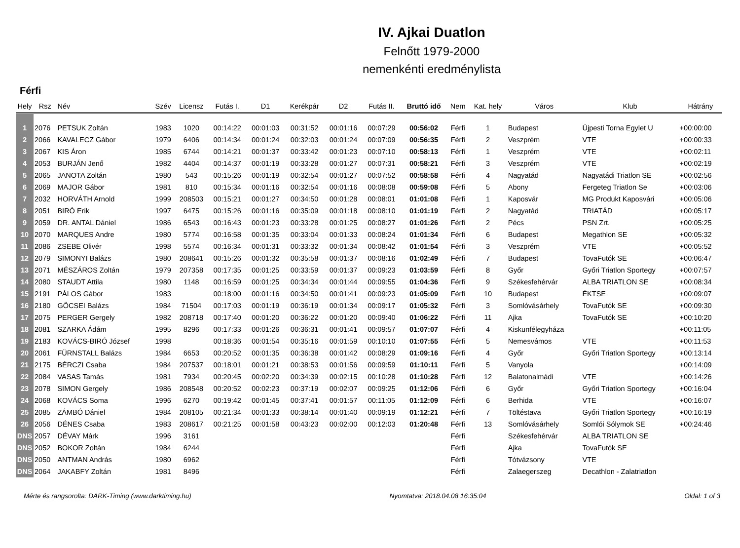IV. Ajkai Duatlon
Felnőtt 1979-2000
nemenkénti eredménylista
Férfi
| Hely | Rsz | Név | Szév | Licensz | Futás I. | D1 | Kerékpár | D2 | Futás II. | Bruttó idő | Nem | Kat. hely | Város | Klub | Hátrány |
| --- | --- | --- | --- | --- | --- | --- | --- | --- | --- | --- | --- | --- | --- | --- | --- |
| 1 | 2076 | PETSUK Zoltán | 1983 | 1020 | 00:14:22 | 00:01:03 | 00:31:52 | 00:01:16 | 00:07:29 | 00:56:02 | Férfi | 1 | Budapest | Újpesti Torna Egylet U | +00:00:00 |
| 2 | 2066 | KAVALECZ Gábor | 1979 | 6406 | 00:14:34 | 00:01:24 | 00:32:03 | 00:01:24 | 00:07:09 | 00:56:35 | Férfi | 2 | Veszprém | VTE | +00:00:33 |
| 3 | 2067 | KIS Áron | 1985 | 6744 | 00:14:21 | 00:01:37 | 00:33:42 | 00:01:23 | 00:07:10 | 00:58:13 | Férfi | 1 | Veszprém | VTE | +00:02:11 |
| 4 | 2053 | BURJÁN Jenő | 1982 | 4404 | 00:14:37 | 00:01:19 | 00:33:28 | 00:01:27 | 00:07:31 | 00:58:21 | Férfi | 3 | Veszprém | VTE | +00:02:19 |
| 5 | 2065 | JANOTA Zoltán | 1980 | 543 | 00:15:26 | 00:01:19 | 00:32:54 | 00:01:27 | 00:07:52 | 00:58:58 | Férfi | 4 | Nagyatád | Nagyatádi Triatlon SE | +00:02:56 |
| 6 | 2069 | MAJOR Gábor | 1981 | 810 | 00:15:34 | 00:01:16 | 00:32:54 | 00:01:16 | 00:08:08 | 00:59:08 | Férfi | 5 | Abony | Fergeteg Triatlon Se | +00:03:06 |
| 7 | 2032 | HORVÁTH Arnold | 1999 | 208503 | 00:15:21 | 00:01:27 | 00:34:50 | 00:01:28 | 00:08:01 | 01:01:08 | Férfi | 1 | Kaposvár | MG Produkt Kaposvári | +00:05:06 |
| 8 | 2051 | BIRÓ Erik | 1997 | 6475 | 00:15:26 | 00:01:16 | 00:35:09 | 00:01:18 | 00:08:10 | 01:01:19 | Férfi | 2 | Nagyatád | TRIATÁD | +00:05:17 |
| 9 | 2059 | DR. ANTAL Dániel | 1986 | 6543 | 00:16:43 | 00:01:23 | 00:33:28 | 00:01:25 | 00:08:27 | 01:01:26 | Férfi | 2 | Pécs | PSN Zrt. | +00:05:25 |
| 10 | 2070 | MARQUES Andre | 1980 | 5774 | 00:16:58 | 00:01:35 | 00:33:04 | 00:01:33 | 00:08:24 | 01:01:34 | Férfi | 6 | Budapest | Megathlon SE | +00:05:32 |
| 11 | 2086 | ZSEBE Olivér | 1998 | 5574 | 00:16:34 | 00:01:31 | 00:33:32 | 00:01:34 | 00:08:42 | 01:01:54 | Férfi | 3 | Veszprém | VTE | +00:05:52 |
| 12 | 2079 | SIMONYI Balázs | 1980 | 208641 | 00:15:26 | 00:01:32 | 00:35:58 | 00:01:37 | 00:08:16 | 01:02:49 | Férfi | 7 | Budapest | TovaFutók SE | +00:06:47 |
| 13 | 2071 | MÉSZÁROS Zoltán | 1979 | 207358 | 00:17:35 | 00:01:25 | 00:33:59 | 00:01:37 | 00:09:23 | 01:03:59 | Férfi | 8 | Győr | Győri Triatlon Sportegy | +00:07:57 |
| 14 | 2080 | STAUDT Attila | 1980 | 1148 | 00:16:59 | 00:01:25 | 00:34:34 | 00:01:44 | 00:09:55 | 01:04:36 | Férfi | 9 | Székesfehérvár | ALBA TRIATLON SE | +00:08:34 |
| 15 | 2191 | PÁLOS Gábor | 1983 | | 00:18:00 | 00:01:16 | 00:34:50 | 00:01:41 | 00:09:23 | 01:05:09 | Férfi | 10 | Budapest | ÉKTSE | +00:09:07 |
| 16 | 2180 | GÖCSEI Balázs | 1984 | 71504 | 00:17:03 | 00:01:19 | 00:36:19 | 00:01:34 | 00:09:17 | 01:05:32 | Férfi | 3 | Somlóvásárhely | TovaFutók SE | +00:09:30 |
| 17 | 2075 | PERGER Gergely | 1982 | 208718 | 00:17:40 | 00:01:20 | 00:36:22 | 00:01:20 | 00:09:40 | 01:06:22 | Férfi | 11 | Ajka | TovaFutók SE | +00:10:20 |
| 18 | 2081 | SZARKA Ádám | 1995 | 8296 | 00:17:33 | 00:01:26 | 00:36:31 | 00:01:41 | 00:09:57 | 01:07:07 | Férfi | 4 | Kiskunfélegyháza | | +00:11:05 |
| 19 | 2183 | KOVÁCS-BIRÓ József | 1998 | | 00:18:36 | 00:01:54 | 00:35:16 | 00:01:59 | 00:10:10 | 01:07:55 | Férfi | 5 | Nemesvámos | VTE | +00:11:53 |
| 20 | 2061 | FÜRNSTALL Balázs | 1984 | 6653 | 00:20:52 | 00:01:35 | 00:36:38 | 00:01:42 | 00:08:29 | 01:09:16 | Férfi | 4 | Győr | Győri Triatlon Sportegy | +00:13:14 |
| 21 | 2175 | BÉRCZI Csaba | 1984 | 207537 | 00:18:01 | 00:01:21 | 00:38:53 | 00:01:56 | 00:09:59 | 01:10:11 | Férfi | 5 | Vanyola | | +00:14:09 |
| 22 | 2084 | VASAS Tamás | 1981 | 7934 | 00:20:45 | 00:02:20 | 00:34:39 | 00:02:15 | 00:10:28 | 01:10:28 | Férfi | 12 | Balatonalmádi | VTE | +00:14:26 |
| 23 | 2078 | SIMON Gergely | 1986 | 208548 | 00:20:52 | 00:02:23 | 00:37:19 | 00:02:07 | 00:09:25 | 01:12:06 | Férfi | 6 | Győr | Győri Triatlon Sportegy | +00:16:04 |
| 24 | 2068 | KOVÁCS Soma | 1996 | 6270 | 00:19:42 | 00:01:45 | 00:37:41 | 00:01:57 | 00:11:05 | 01:12:09 | Férfi | 6 | Berhida | VTE | +00:16:07 |
| 25 | 2085 | ZÁMBÓ Dániel | 1984 | 208105 | 00:21:34 | 00:01:33 | 00:38:14 | 00:01:40 | 00:09:19 | 01:12:21 | Férfi | 7 | Töltéstava | Győri Triatlon Sportegy | +00:16:19 |
| 26 | 2056 | DÉNES Csaba | 1983 | 208617 | 00:21:25 | 00:01:58 | 00:43:23 | 00:02:00 | 00:12:03 | 01:20:48 | Férfi | 13 | Somlóvásárhely | Somlói Sólymok SE | +00:24:46 |
| DNS | 2057 | DÉVAY Márk | 1996 | 3161 | | | | | | | Férfi | | Székesfehérvár | ALBA TRIATLON SE | |
| DNS | 2052 | BOKOR Zoltán | 1984 | 6244 | | | | | | | Férfi | | Ajka | TovaFutók SE | |
| DNS | 2050 | ANTMAN András | 1980 | 6962 | | | | | | | Férfi | | Tótvázsony | VTE | |
| DNS | 2064 | JAKABFY Zoltán | 1981 | 8496 | | | | | | | Férfi | | Zalaegerszeg | Decathlon - Zalatriatlon | |
Mérte és rangsorolta: DARK-Timing (www.darktiming.hu) Nyomtatva: 2018.04.08 16:35:04 Oldal: 1 of 3